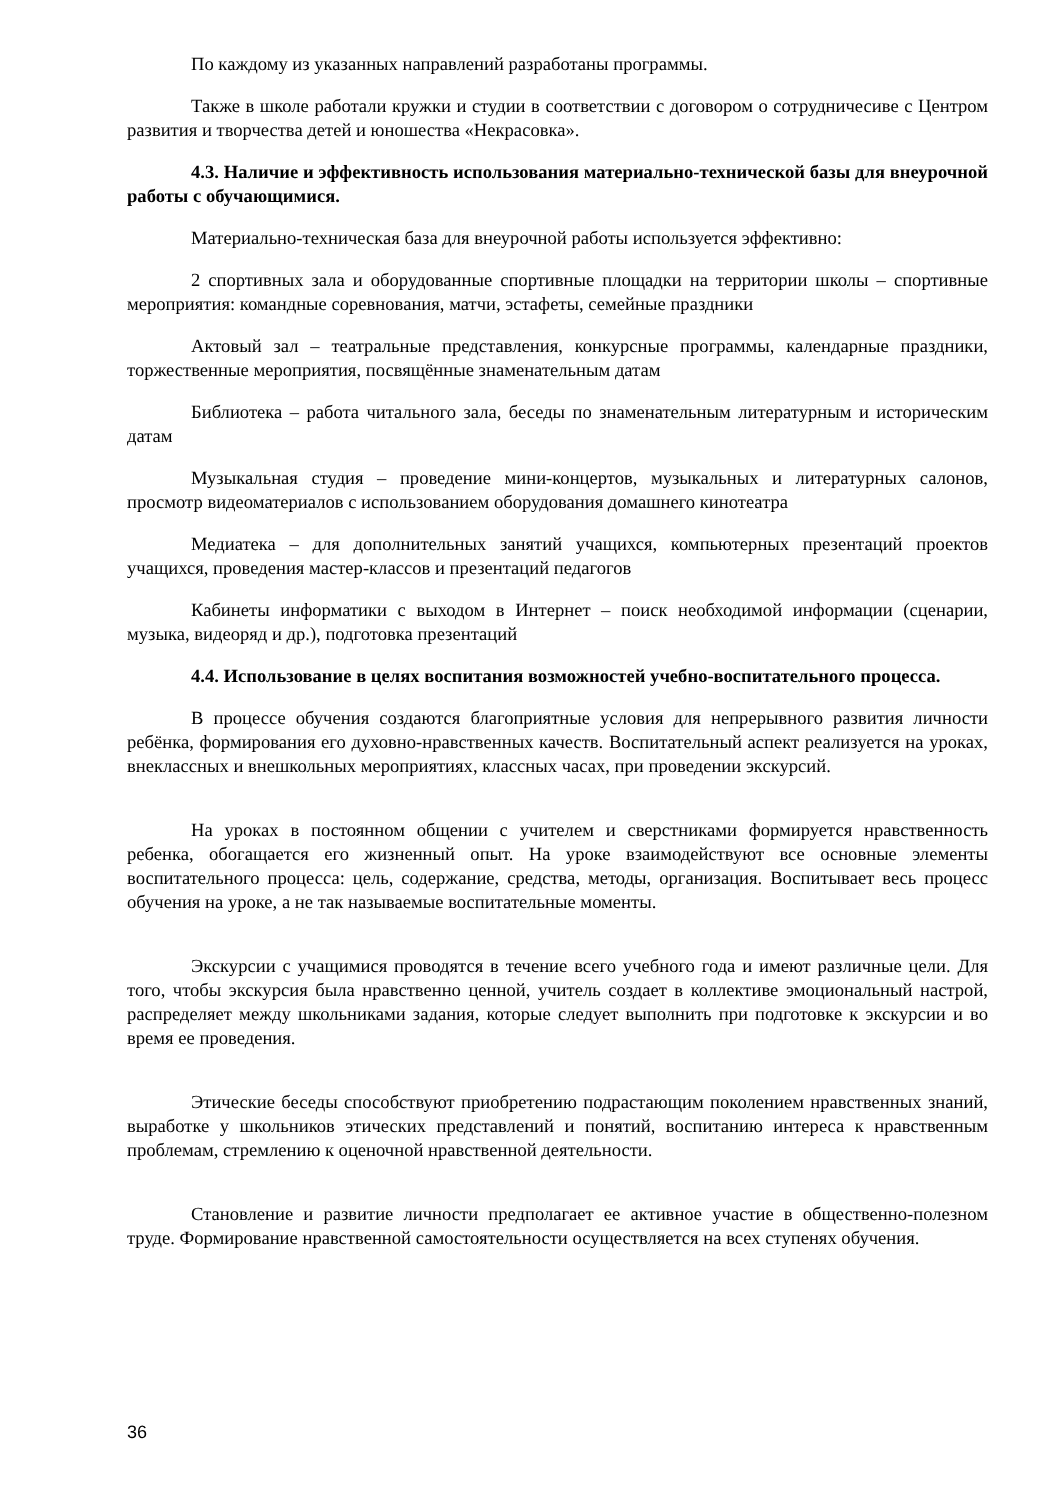По каждому из указанных направлений разработаны программы.
Также в школе работали кружки и студии в соответствии с договором о сотрудничесиве с Центром развития и творчества детей и юношества «Некрасовка».
4.3. Наличие и эффективность использования материально-технической базы для внеурочной работы с обучающимися.
Материально-техническая база для внеурочной работы используется эффективно:
2 спортивных зала и оборудованные спортивные площадки на территории школы – спортивные мероприятия: командные соревнования, матчи, эстафеты, семейные праздники
Актовый зал – театральные представления, конкурсные программы, календарные праздники, торжественные мероприятия, посвящённые знаменательным датам
Библиотека – работа читального зала, беседы по знаменательным литературным и историческим датам
Музыкальная студия – проведение мини-концертов, музыкальных и литературных салонов, просмотр видеоматериалов с использованием оборудования домашнего кинотеатра
Медиатека – для дополнительных занятий учащихся, компьютерных презентаций проектов учащихся, проведения мастер-классов и презентаций педагогов
Кабинеты информатики с выходом в Интернет – поиск необходимой информации (сценарии, музыка, видеоряд и др.), подготовка презентаций
4.4. Использование в целях воспитания возможностей учебно-воспитательного процесса.
В процессе обучения создаются благоприятные условия для непрерывного развития личности ребёнка, формирования его духовно-нравственных качеств. Воспитательный аспект реализуется на уроках, внеклассных и внешкольных мероприятиях, классных часах, при проведении экскурсий.
На уроках в постоянном общении с учителем и сверстниками формируется нравственность ребенка, обогащается его жизненный опыт. На уроке взаимодействуют все основные элементы воспитательного процесса: цель, содержание, средства, методы, организация. Воспитывает весь процесс обучения на уроке, а не так называемые воспитательные моменты.
Экскурсии с учащимися проводятся в течение всего учебного года и имеют различные цели. Для того, чтобы экскурсия была нравственно ценной, учитель создает в коллективе эмоциональный настрой, распределяет между школьниками задания, которые следует выполнить при подготовке к экскурсии и во время ее проведения.
Этические беседы способствуют приобретению подрастающим поколением нравственных знаний, выработке у школьников этических представлений и понятий, воспитанию интереса к нравственным проблемам, стремлению к оценочной нравственной деятельности.
Становление и развитие личности предполагает ее активное участие в общественно-полезном труде. Формирование нравственной самостоятельности осуществляется на всех ступенях обучения.
36